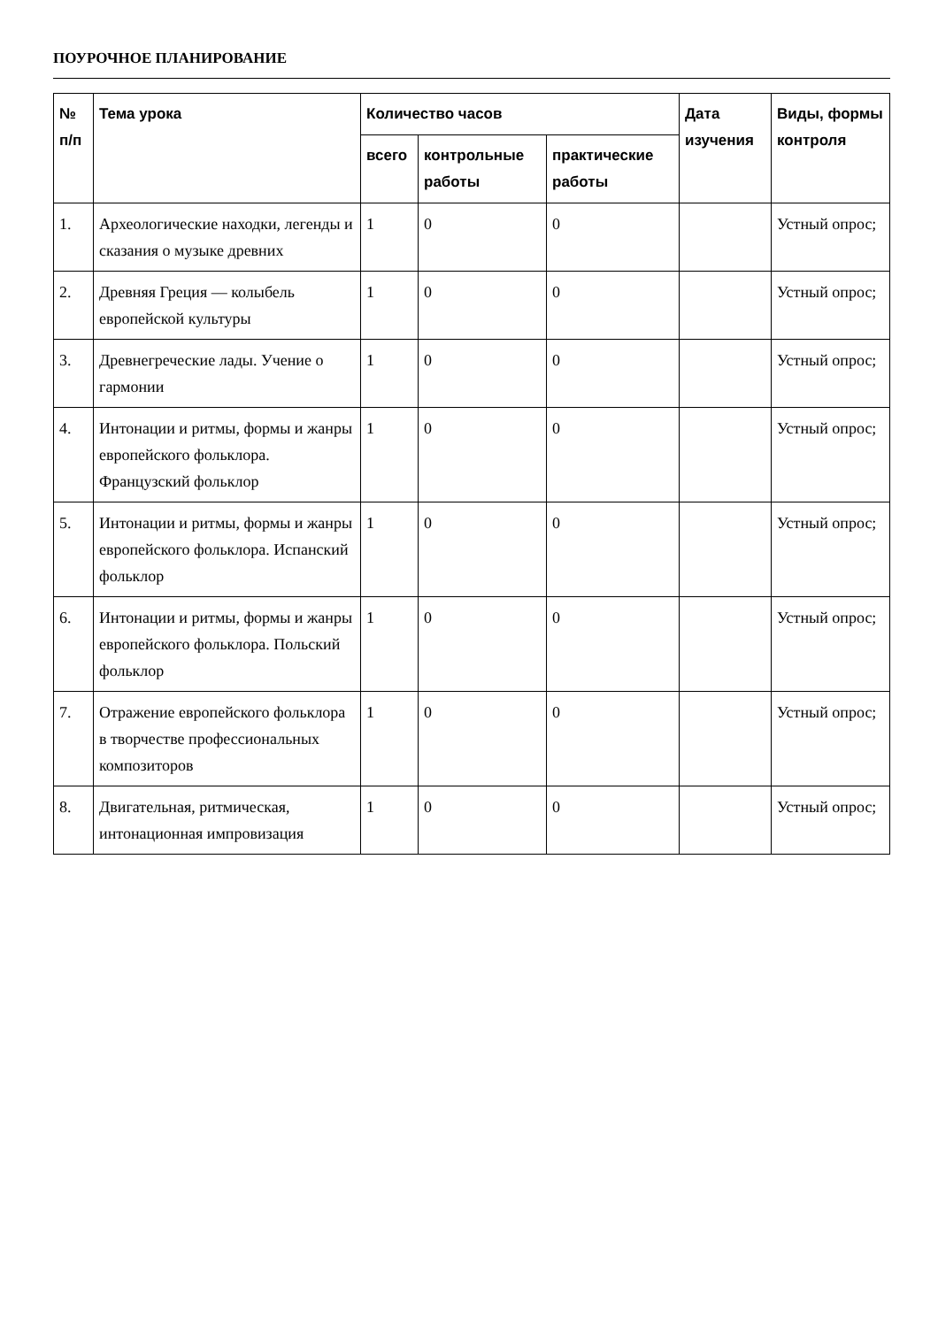ПОУРОЧНОЕ ПЛАНИРОВАНИЕ
| № п/п | Тема урока | Количество часов | | | Дата изучения | Виды, формы контроля |
| --- | --- | --- | --- | --- | --- | --- |
| | | всего | контрольные работы | практические работы | | |
| 1. | Археологические находки, легенды и сказания о музыке древних | 1 | 0 | 0 | | Устный опрос; |
| 2. | Древняя Греция — колыбель европейской культуры | 1 | 0 | 0 | | Устный опрос; |
| 3. | Древнегреческие лады. Учение о гармонии | 1 | 0 | 0 | | Устный опрос; |
| 4. | Интонации и ритмы, формы и жанры европейского фольклора. Французский фольклор | 1 | 0 | 0 | | Устный опрос; |
| 5. | Интонации и ритмы, формы и жанры европейского фольклора. Испанский фольклор | 1 | 0 | 0 | | Устный опрос; |
| 6. | Интонации и ритмы, формы и жанры европейского фольклора. Польский фольклор | 1 | 0 | 0 | | Устный опрос; |
| 7. | Отражение европейского фольклора в творчестве профессиональных композиторов | 1 | 0 | 0 | | Устный опрос; |
| 8. | Двигательная, ритмическая, интонационная импровизация | 1 | 0 | 0 | | Устный опрос; |